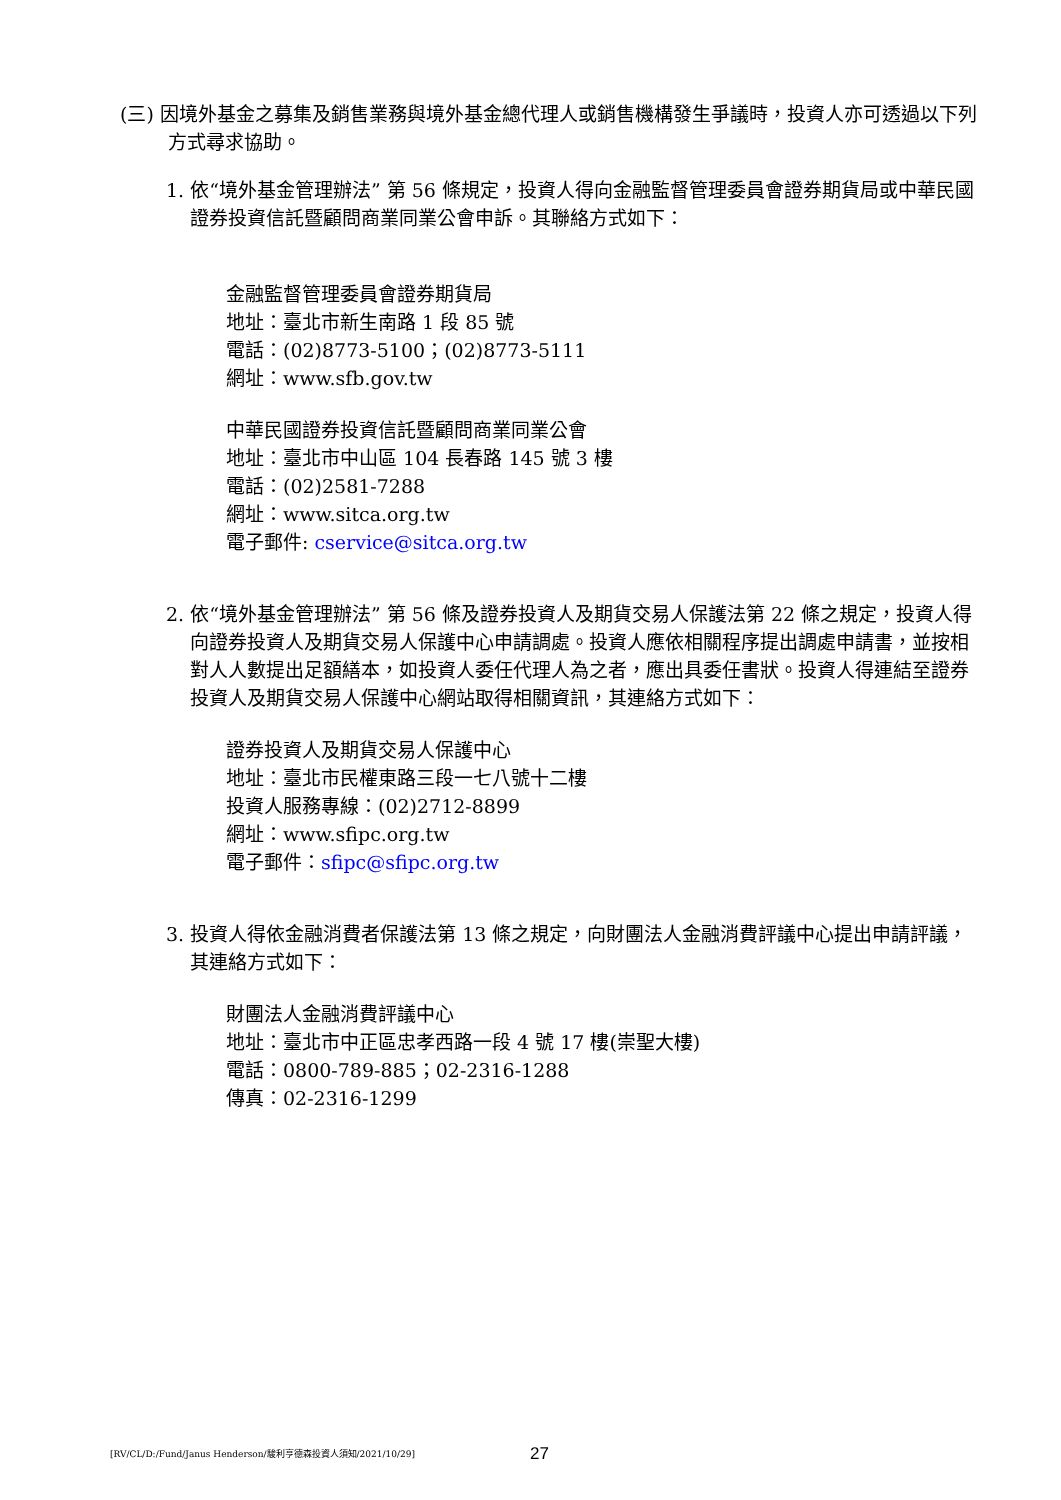(三) 因境外基金之募集及銷售業務與境外基金總代理人或銷售機構發生爭議時，投資人亦可透過以下列方式尋求協助。
1. 依“境外基金管理辦法” 第 56 條規定，投資人得向金融監督管理委員會證券期貨局或中華民國證券投資信託暨顧問商業同業公會申訴。其聯絡方式如下：
金融監督管理委員會證券期貨局
地址：臺北市新生南路 1 段 85 號
電話：(02)8773-5100；(02)8773-5111
網址：www.sfb.gov.tw
中華民國證券投資信託暨顧問商業同業公會
地址：臺北市中山區 104 長春路 145 號 3 樓
電話：(02)2581-7288
網址：www.sitca.org.tw
電子郵件: cservice@sitca.org.tw
2. 依“境外基金管理辦法” 第 56 條及證券投資人及期貨交易人保護法第 22 條之規定，投資人得向證券投資人及期貨交易人保護中心申請調處。投資人應依相關程序提出調處申請書，並按相對人人數提出足額繕本，如投資人委任代理人為之者，應出具委任書狀。投資人得連結至證券投資人及期貨交易人保護中心網站取得相關資訊，其連絡方式如下：
證券投資人及期貨交易人保護中心
地址：臺北市民權東路三段一七八號十二樓
投資人服務專線：(02)2712-8899
網址：www.sfipc.org.tw
電子郵件：sfipc@sfipc.org.tw
3. 投資人得依金融消費者保護法第 13 條之規定，向財團法人金融消費評議中心提出申請評議，其連絡方式如下：
財團法人金融消費評議中心
地址：臺北市中正區忠孝西路一段 4 號 17 樓(崇聖大樓)
電話：0800-789-885；02-2316-1288
傳真：02-2316-1299
[RV/CL/D:/Fund/Janus Henderson/駿利亨德森投資人須知/2021/10/29] 27